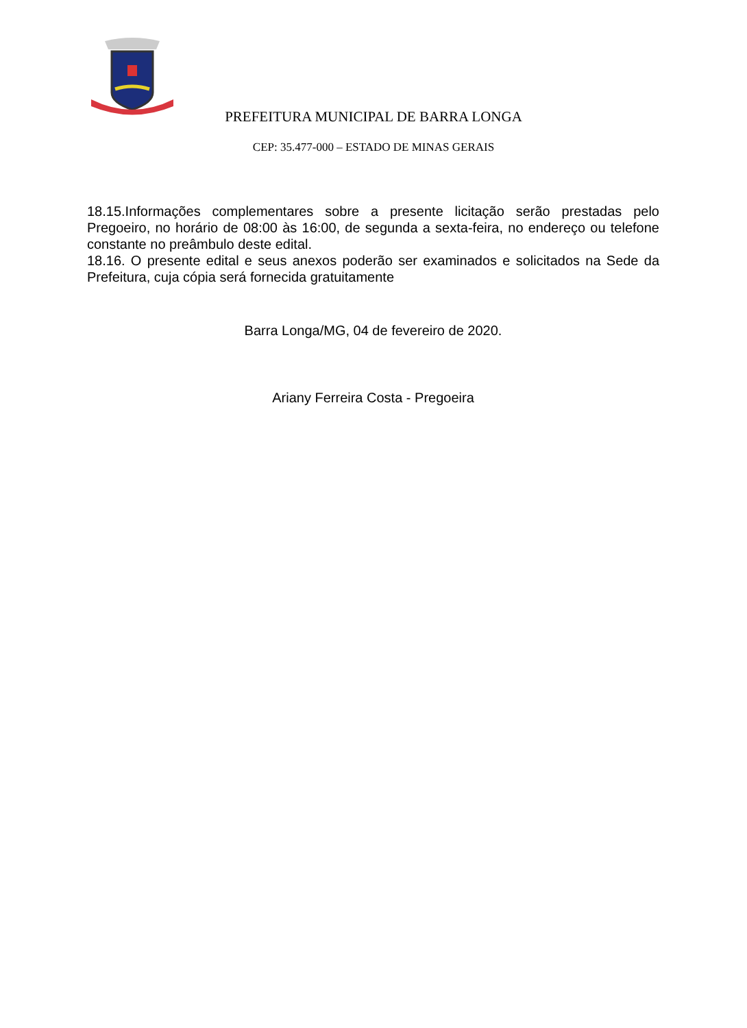PREFEITURA MUNICIPAL DE BARRA LONGA
CEP: 35.477-000 – ESTADO DE MINAS GERAIS
18.15.Informações complementares sobre a presente licitação serão prestadas pelo Pregoeiro, no horário de 08:00 às 16:00, de segunda a sexta-feira, no endereço ou telefone constante no preâmbulo deste edital.
18.16. O presente edital e seus anexos poderão ser examinados e solicitados na Sede da Prefeitura, cuja cópia será fornecida gratuitamente
Barra Longa/MG, 04 de fevereiro de 2020.
Ariany Ferreira Costa - Pregoeira